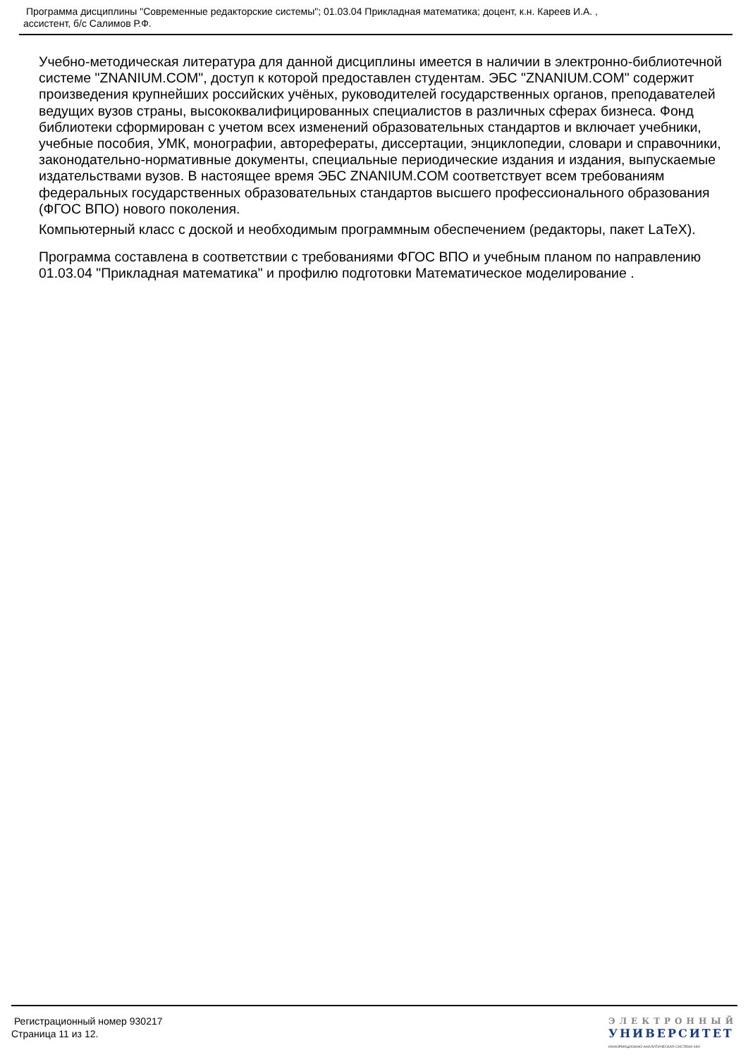Программа дисциплины "Современные редакторские системы"; 01.03.04 Прикладная математика; доцент, к.н. Кареев И.А. ,
ассистент, б/с Салимов Р.Ф.
Учебно-методическая литература для данной дисциплины имеется в наличии в электронно-библиотечной системе "ZNANIUM.COM", доступ к которой предоставлен студентам. ЭБС "ZNANIUM.COM" содержит произведения крупнейших российских учёных, руководителей государственных органов, преподавателей ведущих вузов страны, высококвалифицированных специалистов в различных сферах бизнеса. Фонд библиотеки сформирован с учетом всех изменений образовательных стандартов и включает учебники, учебные пособия, УМК, монографии, авторефераты, диссертации, энциклопедии, словари и справочники, законодательно-нормативные документы, специальные периодические издания и издания, выпускаемые издательствами вузов. В настоящее время ЭБС ZNANIUM.COM соответствует всем требованиям федеральных государственных образовательных стандартов высшего профессионального образования (ФГОС ВПО) нового поколения.
Компьютерный класс с доской и необходимым программным обеспечением (редакторы, пакет LaTeX).
Программа составлена в соответствии с требованиями ФГОС ВПО и учебным планом по направлению 01.03.04 "Прикладная математика" и профилю подготовки Математическое моделирование .
Регистрационный номер 930217
Страница 11 из 12.
ЭЛЕКТРОННЫЙ
УНИВЕРСИТЕТ
ИНФОРМАЦИОННО-АНАЛИТИЧЕСКАЯ СИСТЕМА КФУ